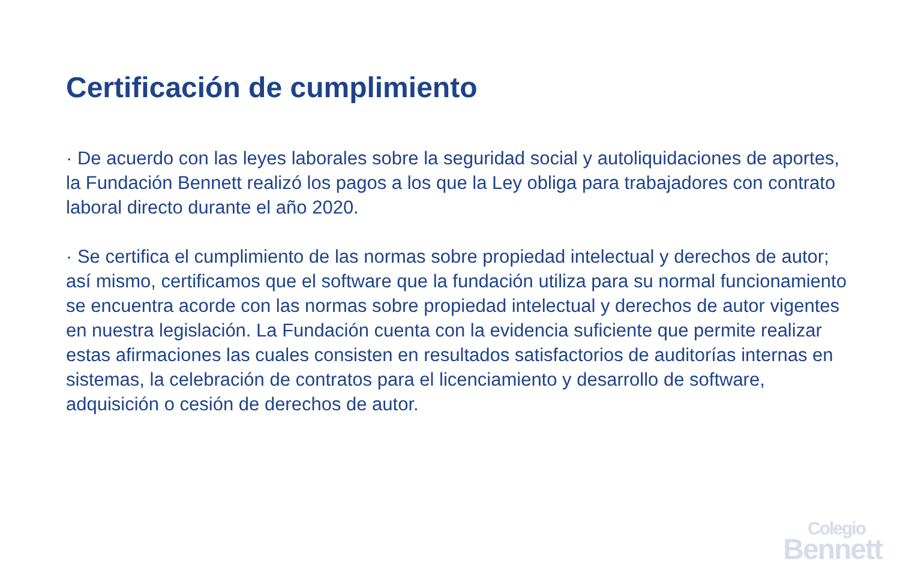Certificación de cumplimiento
· De acuerdo con las leyes laborales sobre la seguridad social y autoliquidaciones de aportes, la Fundación Bennett realizó los pagos a los que la Ley obliga para trabajadores con contrato laboral directo durante el año 2020.
· Se certifica el cumplimiento de las normas sobre propiedad intelectual y derechos de autor; así mismo, certificamos que el software que la fundación utiliza para su normal funcionamiento se encuentra acorde con las normas sobre propiedad intelectual y derechos de autor vigentes en nuestra legislación. La Fundación cuenta con la evidencia suficiente que permite realizar estas afirmaciones las cuales consisten en resultados satisfactorios de auditorías internas en sistemas, la celebración de contratos para el licenciamiento y desarrollo de software, adquisición o cesión de derechos de autor.
Colegio
Bennett